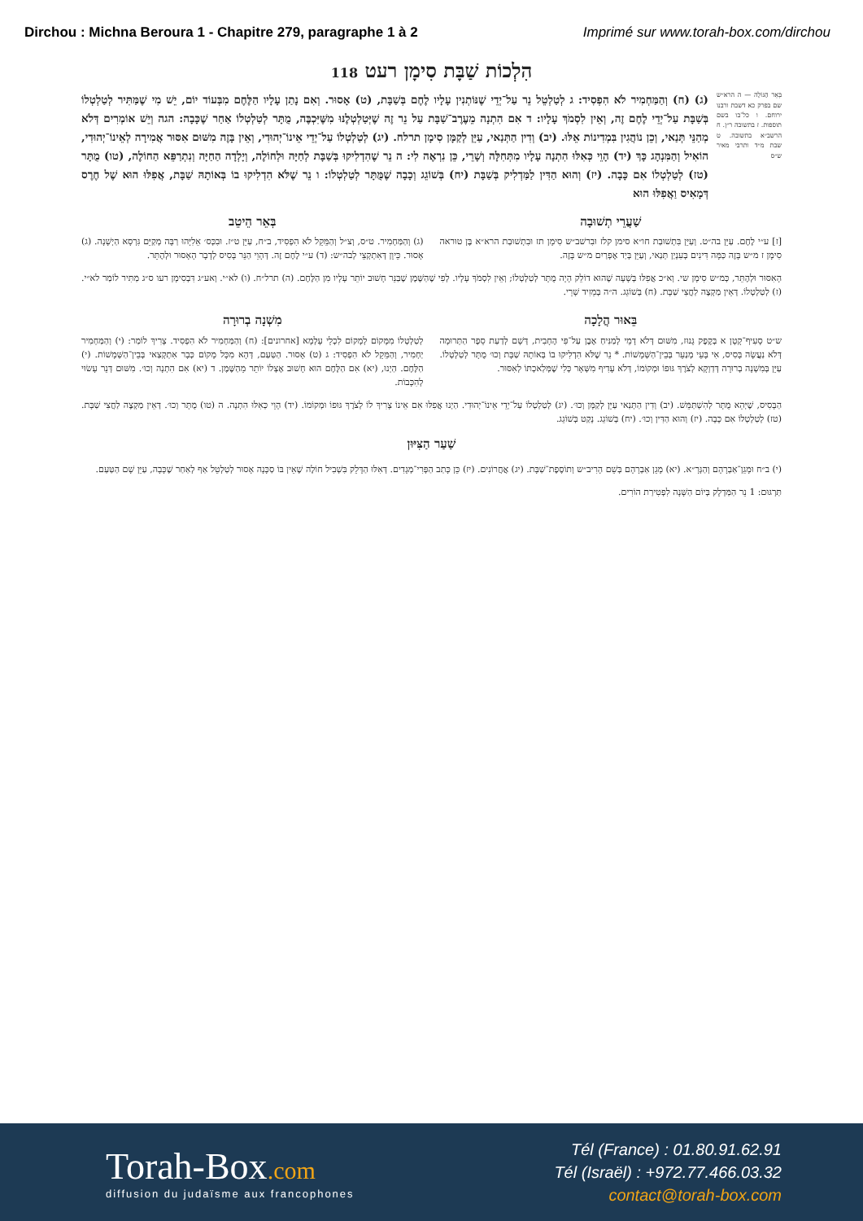Dirchou : Michna Beroura 1 - Chapitre 279, paragraphe 1 à 2 Imprimé sur www.torah-box.com/dirchou
הִלְכוֹת שַׁבָּת סִימָן רעט 118
בְּאֵר הַגּוֹלָה — ה הרא״ש שם בפרק כא דשבת ורבנו ירוחם. ו כל־בו בשם תוספות. ז בתשובה ר״ן. ח הרשב״א בתשובה. ט שבת מ״ד ותרבי מאיר ש״ס
(ג) (ח) וְהַמַּחְמִיר לֹא הִפְסִיד: ג לְטַלְטֵל נֵר עַל־יְדֵי שֶׁנּוֹתְנִין עָלָיו לֶחֶם בְּשַׁבָּת, (ט) אָסוּר. וְאִם נָתַן עָלָיו הַלֶּחֶם מִבְּעוֹד יוֹם, יֵשׁ מִי שֶׁמַּתִּיר לְטַלְטְלוֹ בְּשַׁבָּת עַל־יְדֵי לֶחֶם זֶה, וְאֵין לִסְמֹךְ עָלָיו: ד אִם הִתְנָה מֵעֶרֶב־שַׁבָּת עַל נֵר זֶה שֶׁיְּטַלְטְלֶנּוּ מִשֶּׁיִּכְבֶּה, מֻתָּר לְטַלְטְלוֹ אַחַר שֶׁכָּבָה: הגה וְיֵשׁ אוֹמְרִים דְּלֹא מְהַנֵּי תְּנַאי, וְכֵן נוֹהֲגִין בִּמְדִינוֹת אֵלּוּ. (יב) וְדִין הַתְּנַאי, עַיֵּן לְקַמָּן סִימָן תרלח. (יג) לְטַלְטְלוֹ עַל־יְדֵי אֵינוֹ־יְהוּדִי, וְאֵין בָּזֶה מִשּׁוּם אִסּוּר אֲמִירָה לְאֵינוֹ־יְהוּדִי, הוֹאִיל וְהַמִּנְהָג כָּךְ (יד) הָוֵי כְּאִלּוּ הִתְנָה עָלָיו מִתְּחִלָּה וְשָׁרֵי, כֵּן נִרְאֶה לִי: ה נֵר שֶׁהִדְלִיקוּ בְּשַׁבָּת לְחַיָּה וּלְחוֹלֶה, וְיָלְדָה הַחַיָּה וְנִתְרַפֵּא הַחוֹלֶה, (טו) מֻתָּר (טז) לְטַלְטְלוֹ אִם כָּבָה. (יז) וְהוּא הַדִּין לַמַּדְלִיק בְּשַׁבָּת (יח) בְּשׁוֹגֵג וְכָבָה שֶׁמֻּתָּר לְטַלְטְלוֹ: ו נֵר שֶׁלֹּא הִדְלִיקוּ בוֹ בְּאוֹתָהּ שַׁבָּת, אֲפִלּוּ הוּא שֶׁל חֶרֶס דְּמָאִיס וַאֲפִלּוּ הוּא
שַׁעֲרֵי תְשׁוּבָה
[ז] ע״י לֶחֶם. עַיֵּן בה״ט. וְעַיֵּן בִּתְשׁוּבַת חו״א סימן קלז וּבִרשׁב״ש סִימָן תז וּבִתְשׁוּבַת הרא״א בֶּן טוּראה סִימָן ז מ״ש בָּזֶה כַּמָּה דִּינִים בְּעִנְיַן תְּנַאי, וְעַיֵּן בְּיַד אֶפְרַיִם מ״ש בָּזֶה.
בְּאֵר הֵיטֵב
(ג) וְהַמַּחְמִיר. ט״ס, וְצ״ל וְהַמֵּקֵל לֹא הִפְסִיד, ב״ח, עַיֵּן ט״ז. וּבִכְּס׳ אֵלִיָּהוּ רַבָּה מְקַיֵּם גִּרְסָא הַיְשָׁנָה. (ג) אָסוּר. כֵּיוָן דְּאִתְקְצֵי לְבה״ש: (ד) ע״י לֶחֶם זֶה. דְּהָוֵי הַנֵּר בָּסִיס לְדָבָר הָאָסוּר וּלְהֶתֵּר.
הָאִסּוּר וּלְהֶתֵּר, כְּמ״ש סִימָן שי. וְא״כ אֲפִלּוּ בְּשָׁעָה שֶׁהוּא דוֹלֵק הָיָה מֻתָּר לְטַלְטְלוֹ; וְאֵין לִסְמֹךְ עָלָיו. לְפִי שֶׁהַשֶּׁמֶן שֶׁבַּנֵּר חָשׁוּב יוֹתֵר עָלָיו מִן הַלֶּחֶם. (ה) תרל״ח. (ו) לא״י. וְאע״ג דִּבְסִימָן רעו ס״ג מַתִּיר לוֹמַר לא״י. (ז) לְטַלְטְלוֹ. דְּאֵין מַקְצֶה לַחֲצִי שַׁבָּת. (ח) בְּשׁוֹגֵג. ה״ה בְּמֵזִיד שָׁרֵי.
בֵּאוּר הֲלָכָה
ש״ט סָעִיף־קָטָן א בְּקֶפֶק גָּנוּז, מִשּׁוּם דְּלֹא דָמֵי לְמַנִּיחַ אֶבֶן עַל־פִּי הֶחָבִית, דְּשָׁם לְדַעַת סֵפֶר הַתְּרוּמָה דְּלֹא נַעֲשָׂה בָּסִיס, אִי בָּעֵי מְנַעֵר בְּבֵין־הַשְּׁמָשׁוֹת. * נֵר שֶׁלֹּא הִדְלִיקוּ בוֹ בְּאוֹתָהּ שַׁבָּת וְכוּ׳ מֻתָּר לְטַלְטְלוֹ. עַיֵּן בְּמִשְׁנָה בְרוּרָה דְּדַוְקָא לְצֹרֶךְ גּוּפוֹ וּמְקוֹמוֹ, דְּלֹא עָדִיף מִשְּׁאָר כְּלִי שֶׁמְּלַאכְתּוֹ לְאִסּוּר.
מִשְׁנָה בְרוּרָה
לְטַלְטְלוֹ מִמָּקוֹם לְמָקוֹם לִכְלֵי עָלְמָא [אחרונים]: (ח) וְהַמַּחְמִיר לֹא הִפְסִיד. צָרִיךְ לוֹמַר: (י) וְהַמַּחְמִיר יַחְמִיר, וְהַמֵּקֵל לֹא הִפְסִיד: ג (ט) אָסוּר. הַטַּעַם, דְּהָא מִכָּל מָקוֹם כְּבָר אִתְקְצַאי בְּבֵין־הַשְּׁמָשׁוֹת. (י) הַלֶּחֶם. הַיְנוּ, (יא) אִם הַלֶּחֶם הוּא חָשׁוּב אֶצְלוֹ יוֹתֵר מֵהַשֶּׁמֶן. ד (יא) אִם הִתְנָה וְכוּ׳. מִשּׁוּם דְּנֵר עָשׂוּי לְהִכָּבוֹת.
הַבָּסִיס, שֶׁיְּהֵא מֻתָּר לְהִשְׁתַּמֵּשׁ. (יב) וְדִין הַתְּנַאי עַיֵּן לְקַמָּן וְכוּ׳. (יג) לְטַלְטְלוֹ עַל־יְדֵי אֵינוֹ־יְהוּדִי. הַיְנוּ אֲפִלּוּ אִם אֵינוֹ צָרִיךְ לוֹ לְצֹרֶךְ גּוּפוֹ וּמְקוֹמוֹ. (יד) הָוֵי כְּאִלּוּ הִתְנָה. ה (טו) מֻתָּר וְכוּ׳. דְּאֵין מַקְצֶה לַחֲצִי שַׁבָּת. (טז) לְטַלְטְלוֹ אִם כָּבָה. (יז) וְהוּא הַדִּין וְכוּ׳. (יח) בְּשׁוֹגֵג. נָקַט בְּשׁוֹגֵג.
שַׁעַר הַצִּיּוּן
(י) ב״ח וּמָגֵן־אַבְרָהָם וְהַגְּרָ״א. (יא) מָגֵן אַבְרָהָם בְּשֵׁם הָרִיב״ש וְתוֹסֶפֶת־שַׁבָּת. (יג) אֲחֲרוֹנִים. (יז) כֵּן כָּתַב הַפְּרִי־מְגָדִים. דְּאִלּוּ הַדָּלֵק בִּשְׁבִיל חוֹלֶה שֶׁאֵין בּוֹ סַכָּנָה אָסוּר לְטַלְטֵל אַף לְאַחַר שֶׁכָּבָה, עַיֵּן שָׁם הַטַּעַם.
תַּרְגּוּם: 1 נֵר הַמַּדְלָק בְּיוֹם הַשָּׁנָה לִפְטִירַת הוֹרִים.
Torah-Box.com
diffusion du judaïsme aux francophones
Tél (France) : 01.80.91.62.91
Tél (Israël) : +972.77.466.03.32
contact@torah-box.com